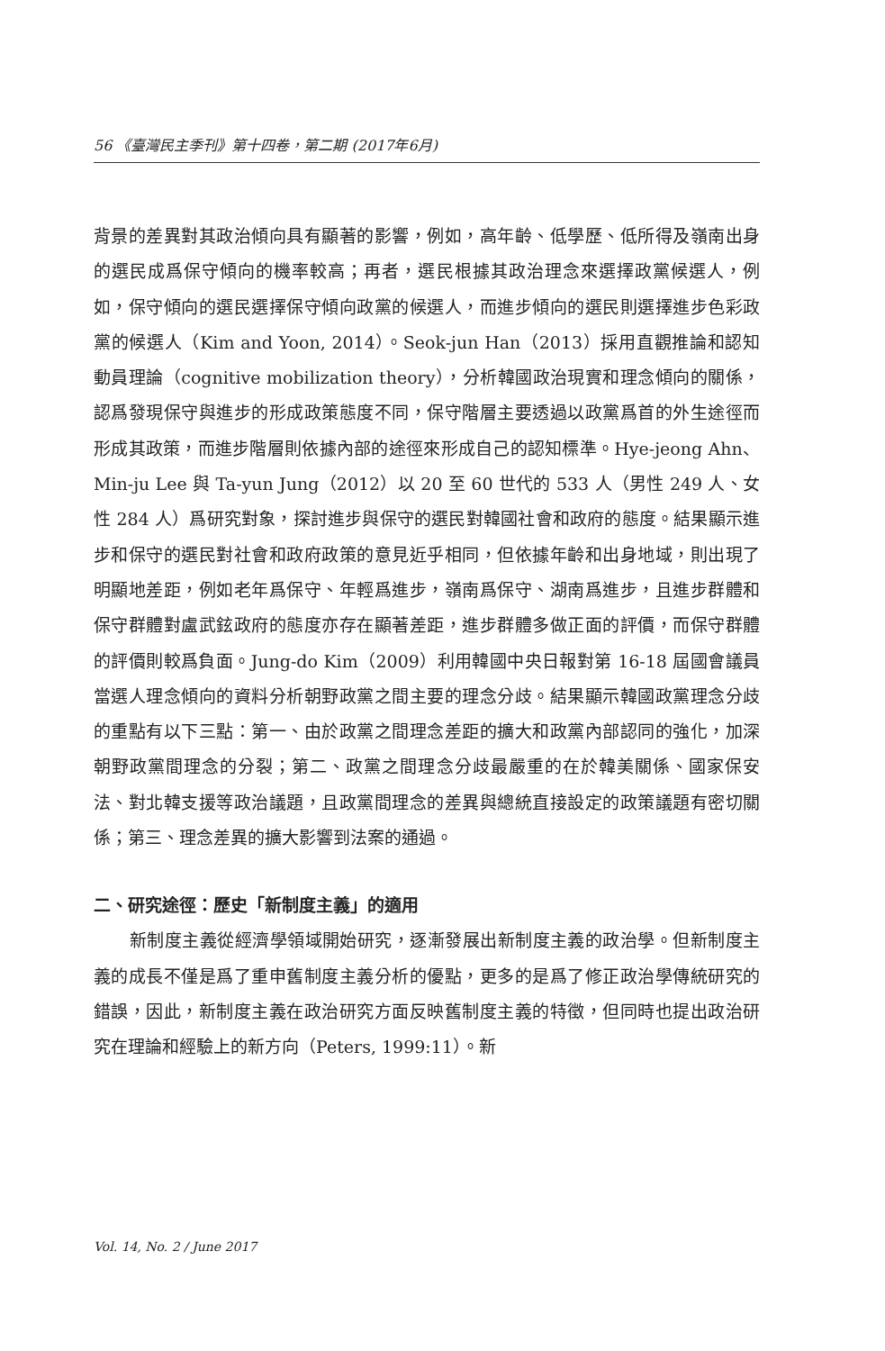56 《臺灣民主季刊》第十四卷，第二期 (2017年6月)
背景的差異對其政治傾向具有顯著的影響，例如，高年齡、低學歷、低所得及嶺南出身的選民成爲保守傾向的機率較高；再者，選民根據其政治理念來選擇政黨候選人，例如，保守傾向的選民選擇保守傾向政黨的候選人，而進步傾向的選民則選擇進步色彩政黨的候選人（Kim and Yoon, 2014）。Seok-jun Han（2013）採用直觀推論和認知動員理論（cognitive mobilization theory），分析韓國政治現實和理念傾向的關係，認爲發現保守與進步的形成政策態度不同，保守階層主要透過以政黨爲首的外生途徑而形成其政策，而進步階層則依據內部的途徑來形成自己的認知標準。Hye-jeong Ahn、Min-ju Lee 與 Ta-yun Jung（2012）以 20 至 60 世代的 533 人（男性 249 人、女性 284 人）爲研究對象，探討進步與保守的選民對韓國社會和政府的態度。結果顯示進步和保守的選民對社會和政府政策的意見近乎相同，但依據年齡和出身地域，則出現了明顯地差距，例如老年爲保守、年輕爲進步，嶺南爲保守、湖南爲進步，且進步群體和保守群體對盧武鉉政府的態度亦存在顯著差距，進步群體多做正面的評價，而保守群體的評價則較爲負面。Jung-do Kim（2009）利用韓國中央日報對第 16-18 屆國會議員當選人理念傾向的資料分析朝野政黨之間主要的理念分歧。結果顯示韓國政黨理念分歧的重點有以下三點：第一、由於政黨之間理念差距的擴大和政黨內部認同的強化，加深朝野政黨間理念的分裂；第二、政黨之間理念分歧最嚴重的在於韓美關係、國家保安法、對北韓支援等政治議題，且政黨間理念的差異與總統直接設定的政策議題有密切關係；第三、理念差異的擴大影響到法案的通過。
二、研究途徑：歷史「新制度主義」的適用
新制度主義從經濟學領域開始研究，逐漸發展出新制度主義的政治學。但新制度主義的成長不僅是爲了重申舊制度主義分析的優點，更多的是爲了修正政治學傳統研究的錯誤，因此，新制度主義在政治研究方面反映舊制度主義的特徵，但同時也提出政治研究在理論和經驗上的新方向（Peters, 1999:11）。新
Vol. 14, No. 2 / June 2017